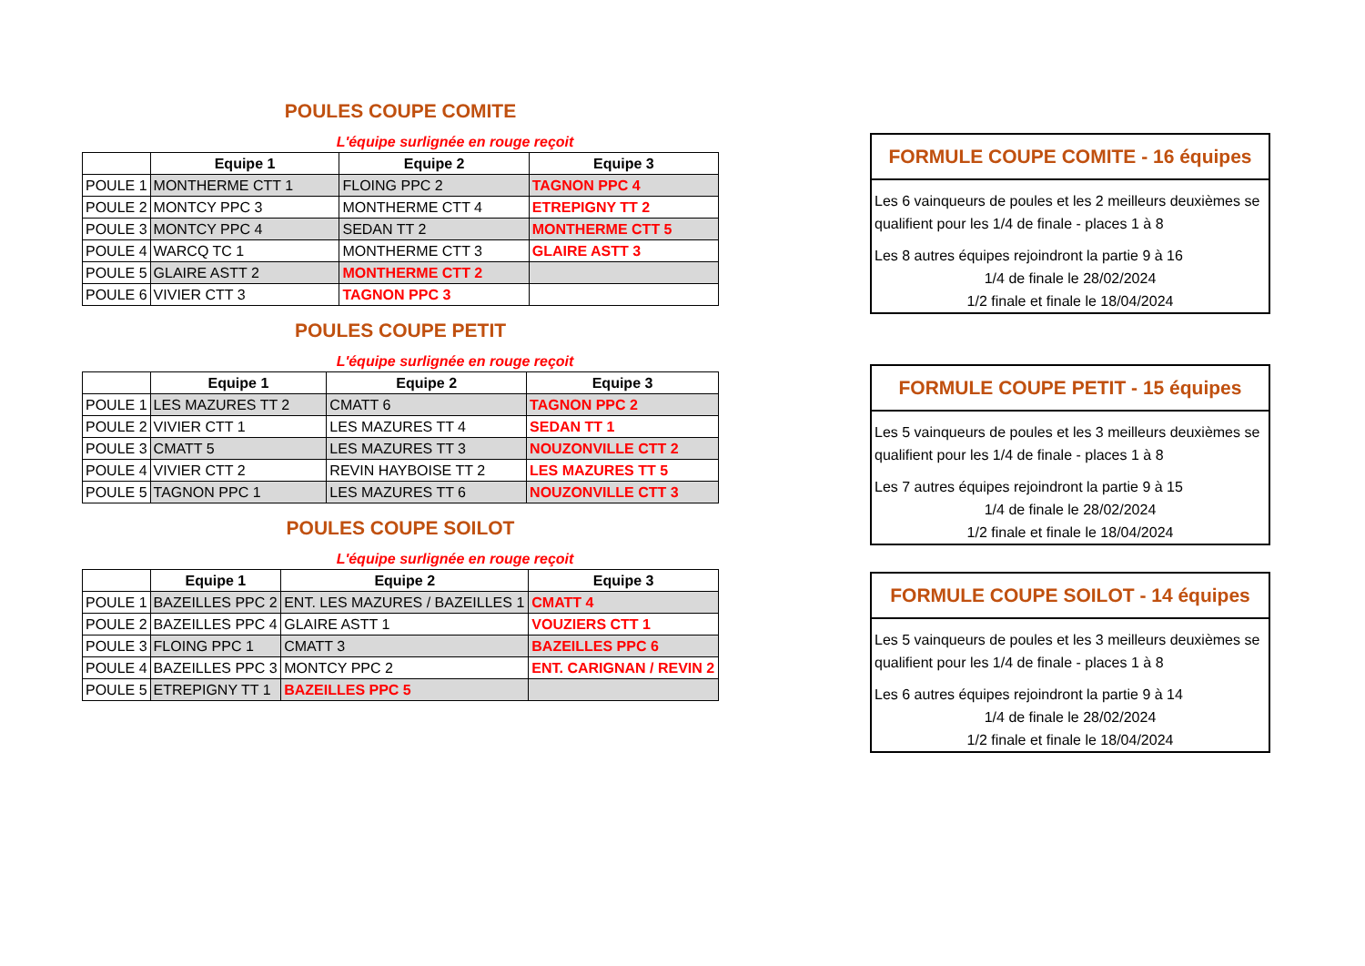POULES COUPE COMITE
L'équipe surlignée en rouge reçoit
| | Equipe 1 | Equipe 2 | Equipe 3 |
| --- | --- | --- | --- |
| POULE 1 | MONTHERME CTT 1 | FLOING PPC 2 | TAGNON PPC 4 |
| POULE 2 | MONTCY PPC 3 | MONTHERME CTT 4 | ETREPIGNY TT 2 |
| POULE 3 | MONTCY PPC 4 | SEDAN TT 2 | MONTHERME CTT 5 |
| POULE 4 | WARCQ TC 1 | MONTHERME CTT 3 | GLAIRE ASTT 3 |
| POULE 5 | GLAIRE ASTT 2 | MONTHERME CTT 2 | |
| POULE 6 | VIVIER CTT 3 | TAGNON PPC 3 | |
POULES COUPE PETIT
L'équipe surlignée en rouge reçoit
| | Equipe 1 | Equipe 2 | Equipe 3 |
| --- | --- | --- | --- |
| POULE 1 | LES MAZURES TT 2 | CMATT 6 | TAGNON PPC 2 |
| POULE 2 | VIVIER CTT 1 | LES MAZURES TT 4 | SEDAN TT 1 |
| POULE 3 | CMATT 5 | LES MAZURES TT 3 | NOUZONVILLE CTT 2 |
| POULE 4 | VIVIER CTT 2 | REVIN HAYBOISE TT 2 | LES MAZURES TT 5 |
| POULE 5 | TAGNON PPC 1 | LES MAZURES TT 6 | NOUZONVILLE CTT 3 |
POULES COUPE SOILOT
L'équipe surlignée en rouge reçoit
| | Equipe 1 | Equipe 2 | Equipe 3 |
| --- | --- | --- | --- |
| POULE 1 | BAZEILLES PPC 2 | ENT. LES MAZURES / BAZEILLES 1 | CMATT 4 |
| POULE 2 | BAZEILLES PPC 4 | GLAIRE ASTT 1 | VOUZIERS CTT 1 |
| POULE 3 | FLOING PPC 1 | CMATT 3 | BAZEILLES PPC 6 |
| POULE 4 | BAZEILLES PPC 3 | MONTCY PPC 2 | ENT. CARIGNAN / REVIN 2 |
| POULE 5 | ETREPIGNY TT 1 | BAZEILLES PPC 5 | |
FORMULE COUPE COMITE - 16 équipes
Les 6 vainqueurs de poules et les 2 meilleurs deuxièmes se qualifient pour les 1/4 de finale - places 1 à 8
Les 8 autres équipes rejoindront la partie 9 à 16
1/4 de finale le 28/02/2024
1/2 finale et finale le 18/04/2024
FORMULE COUPE PETIT - 15 équipes
Les 5 vainqueurs de poules et les 3 meilleurs deuxièmes se qualifient pour les 1/4 de finale - places 1 à 8
Les 7 autres équipes rejoindront la partie 9 à 15
1/4 de finale le 28/02/2024
1/2 finale et finale le 18/04/2024
FORMULE COUPE SOILOT - 14 équipes
Les 5 vainqueurs de poules et les 3 meilleurs deuxièmes se qualifient pour les 1/4 de finale - places 1 à 8
Les 6 autres équipes rejoindront la partie 9 à 14
1/4 de finale le 28/02/2024
1/2 finale et finale le 18/04/2024